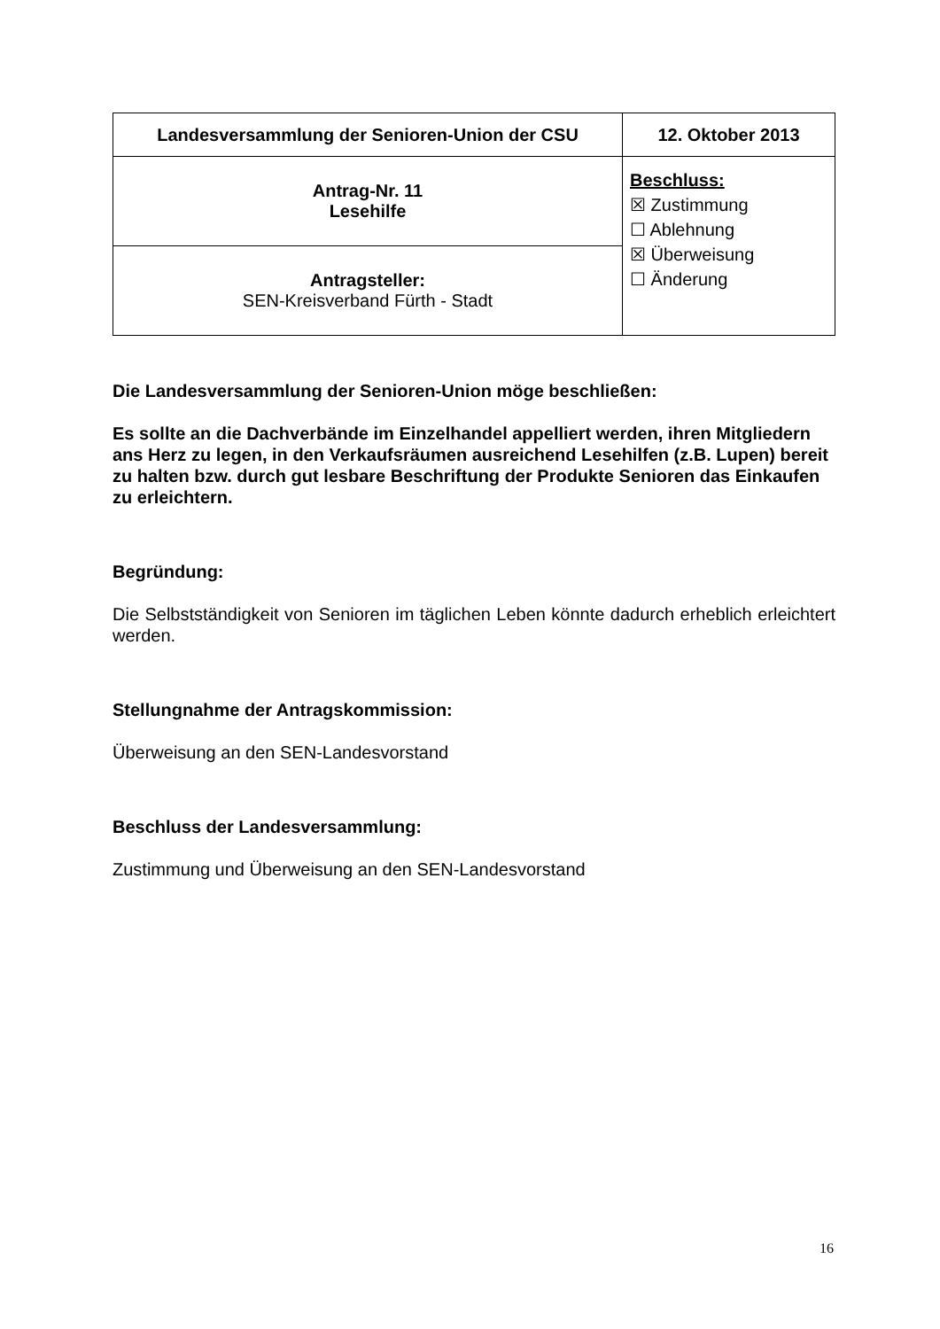| Landesversammlung der Senioren-Union der CSU | 12. Oktober 2013 |
| Antrag-Nr. 11 Lesehilfe | Beschluss: ☒ Zustimmung ☐ Ablehnung ☒ Überweisung ☐ Änderung |
| Antragsteller: SEN-Kreisverband Fürth - Stadt | |
Die Landesversammlung der Senioren-Union möge beschließen:
Es sollte an die Dachverbände im Einzelhandel appelliert werden, ihren Mitgliedern ans Herz zu legen, in den Verkaufsräumen ausreichend Lesehilfen (z.B. Lupen) bereit zu halten bzw. durch gut lesbare Beschriftung der Produkte Senioren das Einkaufen zu erleichtern.
Begründung:
Die Selbstständigkeit von Senioren im täglichen Leben könnte dadurch erheblich erleichtert werden.
Stellungnahme der Antragskommission:
Überweisung an den SEN-Landesvorstand
Beschluss der Landesversammlung:
Zustimmung und Überweisung an den SEN-Landesvorstand
16